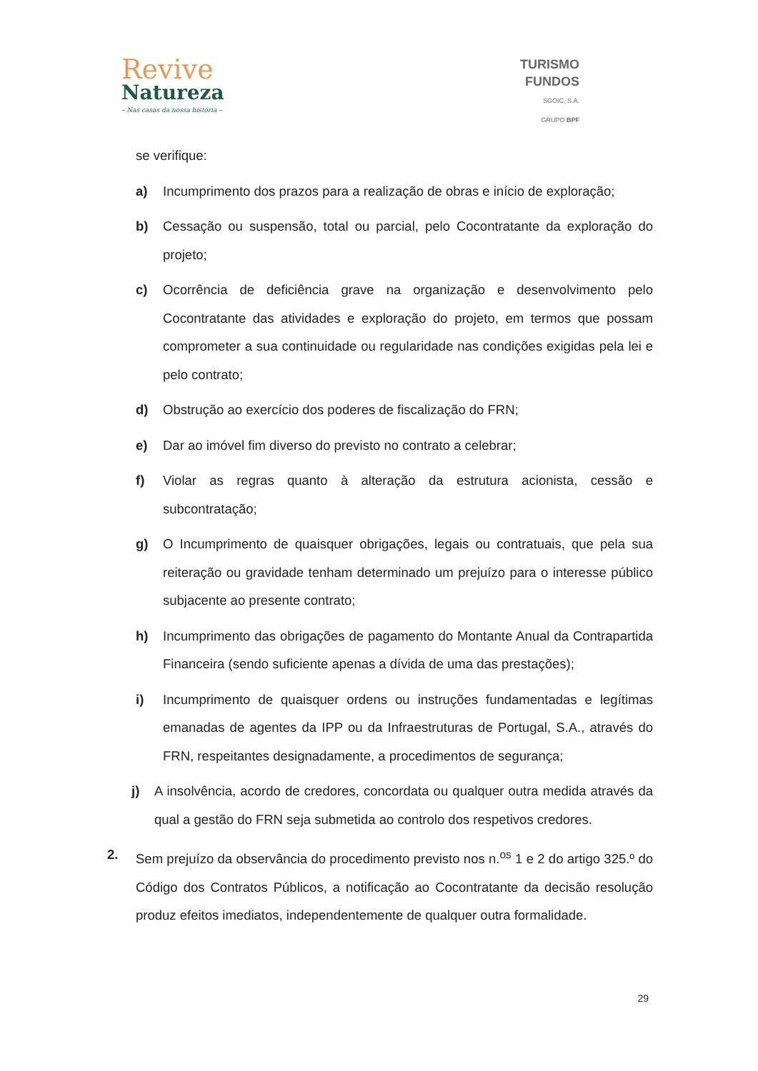Revive
Natureza
– Nas casas da nossa história –
TURISMO
FUNDOS
SGOIC, S.A.
GRUPO BPF
se verifique:
a) Incumprimento dos prazos para a realização de obras e início de exploração;
b) Cessação ou suspensão, total ou parcial, pelo Cocontratante da exploração do projeto;
c) Ocorrência de deficiência grave na organização e desenvolvimento pelo Cocontratante das atividades e exploração do projeto, em termos que possam comprometer a sua continuidade ou regularidade nas condições exigidas pela lei e pelo contrato;
d) Obstrução ao exercício dos poderes de fiscalização do FRN;
e) Dar ao imóvel fim diverso do previsto no contrato a celebrar;
f) Violar as regras quanto à alteração da estrutura acionista, cessão e subcontratação;
g) O Incumprimento de quaisquer obrigações, legais ou contratuais, que pela sua reiteração ou gravidade tenham determinado um prejuízo para o interesse público subjacente ao presente contrato;
h) Incumprimento das obrigações de pagamento do Montante Anual da Contrapartida Financeira (sendo suficiente apenas a dívida de uma das prestações);
i) Incumprimento de quaisquer ordens ou instruções fundamentadas e legítimas emanadas de agentes da IPP ou da Infraestruturas de Portugal, S.A., através do FRN, respeitantes designadamente, a procedimentos de segurança;
j) A insolvência, acordo de credores, concordata ou qualquer outra medida através da qual a gestão do FRN seja submetida ao controlo dos respetivos credores.
2. Sem prejuízo da observância do procedimento previsto nos n.<sup>os</sup> 1 e 2 do artigo 325.º do Código dos Contratos Públicos, a notificação ao Cocontratante da decisão resolução produz efeitos imediatos, independentemente de qualquer outra formalidade.
29